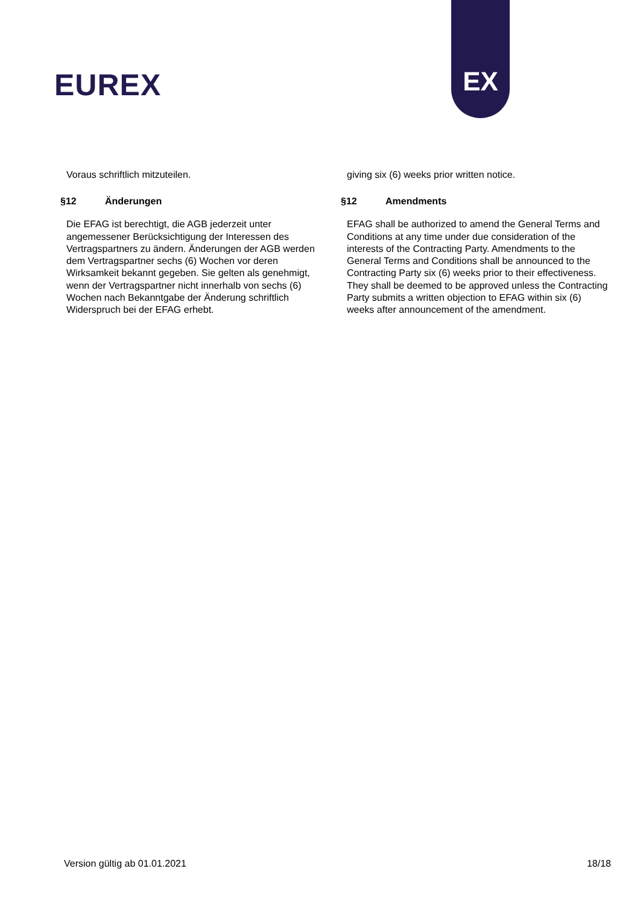EUREX
EX
Voraus schriftlich mitzuteilen.
§12 Änderungen
Die EFAG ist berechtigt, die AGB jederzeit unter angemessener Berücksichtigung der Interessen des Vertragspartners zu ändern. Änderungen der AGB werden dem Vertragspartner sechs (6) Wochen vor deren Wirksamkeit bekannt gegeben. Sie gelten als genehmigt, wenn der Vertragspartner nicht innerhalb von sechs (6) Wochen nach Bekanntgabe der Änderung schriftlich Widerspruch bei der EFAG erhebt.
giving six (6) weeks prior written notice.
§12 Amendments
EFAG shall be authorized to amend the General Terms and Conditions at any time under due consideration of the interests of the Contracting Party. Amendments to the General Terms and Conditions shall be announced to the Contracting Party six (6) weeks prior to their effectiveness. They shall be deemed to be approved unless the Contracting Party submits a written objection to EFAG within six (6) weeks after announcement of the amendment.
Version gültig ab 01.01.2021 18/18